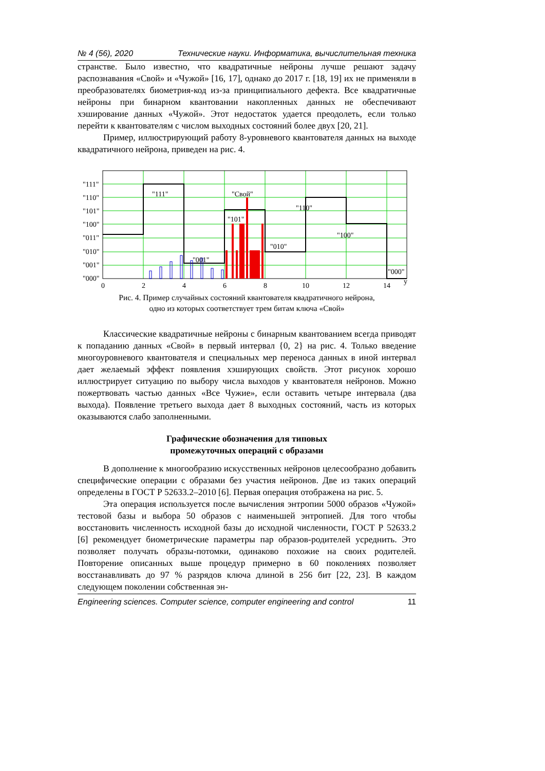№ 4 (56), 2020 Технические науки. Информатика, вычислительная техника
странстве. Было известно, что квадратичные нейроны лучше решают задачу распознавания «Свой» и «Чужой» [16, 17], однако до 2017 г. [18, 19] их не применяли в преобразователях биометрия-код из-за принципиального дефекта. Все квадратичные нейроны при бинарном квантовании накопленных данных не обеспечивают хэширование данных «Чужой». Этот недостаток удается преодолеть, если только перейти к квантователям с числом выходных состояний более двух [20, 21].
Пример, иллюстрирующий работу 8-уровневого квантователя данных на выходе квадратичного нейрона, приведен на рис. 4.
"111"
"110"
"101"
"100"
"011"
"010"
"001"
"000"
"111"
"Свой"
"101"
"010"
"001"
"110"
"100"
"000"
0
2
4
6
8
10
12
14
y
Рис. 4. Пример случайных состояний квантователя квадратичного нейрона,
одно из которых соответствует трем битам ключа «Свой»
Классические квадратичные нейроны с бинарным квантованием всегда приводят к попаданию данных «Свой» в первый интервал {0, 2} на рис. 4. Только введение многоуровневого квантователя и специальных мер переноса данных в иной интервал дает желаемый эффект появления хэширующих свойств. Этот рисунок хорошо иллюстрирует ситуацию по выбору числа выходов у квантователя нейронов. Можно пожертвовать частью данных «Все Чужие», если оставить четыре интервала (два выхода). Появление третьего выхода дает 8 выходных состояний, часть из которых оказываются слабо заполненными.
Графические обозначения для типовых
промежуточных операций с образами
В дополнение к многообразию искусственных нейронов целесообразно добавить специфические операции с образами без участия нейронов. Две из таких операций определены в ГОСТ Р 52633.2–2010 [6]. Первая операция отображена на рис. 5.
Эта операция используется после вычисления энтропии 5000 образов «Чужой» тестовой базы и выбора 50 образов с наименьшей энтропией. Для того чтобы восстановить численность исходной базы до исходной численности, ГОСТ Р 52633.2 [6] рекомендует биометрические параметры пар образов-родителей усреднить. Это позволяет получать образы-потомки, одинаково похожие на своих родителей. Повторение описанных выше процедур примерно в 60 поколениях позволяет восстанавливать до 97 % разрядов ключа длиной в 256 бит [22, 23]. В каждом следующем поколении собственная эн-
Engineering sciences. Computer science, computer engineering and control 11